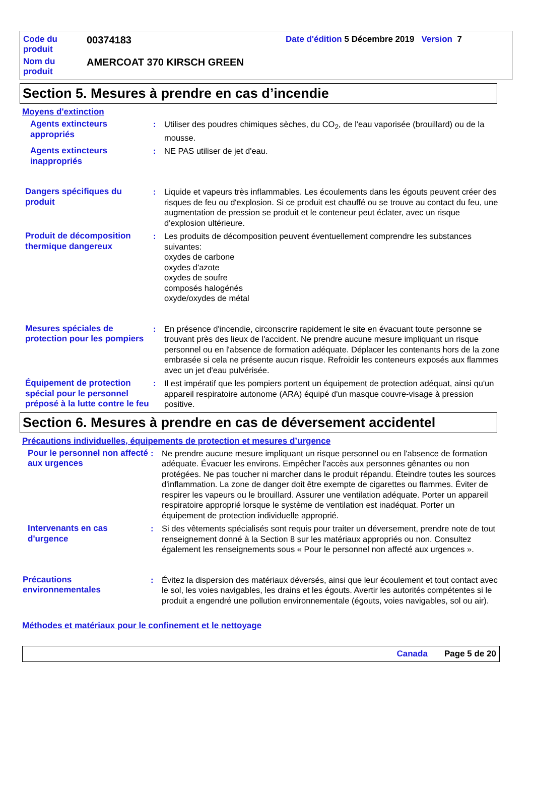| Code du produit | 00374183 | Date d'édition 5 Décembre 2019 Version 7 |
| Nom du produit | AMERCOAT 370 KIRSCH GREEN | |
Section 5. Mesures à prendre en cas d’incendie
Moyens d'extinction
Agents extincteurs appropriés : Utiliser des poudres chimiques sèches, du CO<sub>2</sub>, de l'eau vaporisée (brouillard) ou de la mousse.
Agents extincteurs inappropriés
: NE PAS utiliser de jet d'eau.
Dangers spécifiques du produit
: Liquide et vapeurs très inflammables. Les écoulements dans les égouts peuvent créer des risques de feu ou d'explosion. Si ce produit est chauffé ou se trouve au contact du feu, une augmentation de pression se produit et le conteneur peut éclater, avec un risque d'explosion ultérieure.
Produit de décomposition thermique dangereux
: Les produits de décomposition peuvent éventuellement comprendre les substances suivantes:
oxydes de carbone
oxydes d'azote
oxydes de soufre
composés halogénés
oxyde/oxydes de métal
Mesures spéciales de protection pour les pompiers
: En présence d'incendie, circonscrire rapidement le site en évacuant toute personne se trouvant près des lieux de l'accident. Ne prendre aucune mesure impliquant un risque personnel ou en l'absence de formation adéquate. Déplacer les contenants hors de la zone embrasée si cela ne présente aucun risque. Refroidir les conteneurs exposés aux flammes avec un jet d'eau pulvérisée.
Équipement de protection spécial pour le personnel préposé à la lutte contre le feu
: Il est impératif que les pompiers portent un équipement de protection adéquat, ainsi qu'un appareil respiratoire autonome (ARA) équipé d'un masque couvre-visage à pression positive.
Section 6. Mesures à prendre en cas de déversement accidentel
Précautions individuelles, équipements de protection et mesures d’urgence
Pour le personnel non affecté aux urgences
: Ne prendre aucune mesure impliquant un risque personnel ou en l'absence de formation adéquate. Évacuer les environs. Empêcher l'accès aux personnes gênantes ou non protégées. Ne pas toucher ni marcher dans le produit répandu. Éteindre toutes les sources d'inflammation. La zone de danger doit être exempte de cigarettes ou flammes. Éviter de respirer les vapeurs ou le brouillard. Assurer une ventilation adéquate. Porter un appareil respiratoire approprié lorsque le système de ventilation est inadéquat. Porter un équipement de protection individuelle approprié.
Intervenants en cas d'urgence : Si des vêtements spécialisés sont requis pour traiter un déversement, prendre note de tout renseignement donné à la Section 8 sur les matériaux appropriés ou non. Consultez également les renseignements sous « Pour le personnel non affecté aux urgences ».
Précautions environnementales : Évitez la dispersion des matériaux déversés, ainsi que leur écoulement et tout contact avec le sol, les voies navigables, les drains et les égouts. Avertir les autorités compétentes si le produit a engendré une pollution environnementale (égouts, voies navigables, sol ou air).
Méthodes et matériaux pour le confinement et le nettoyage
Canada Page 5 de 20